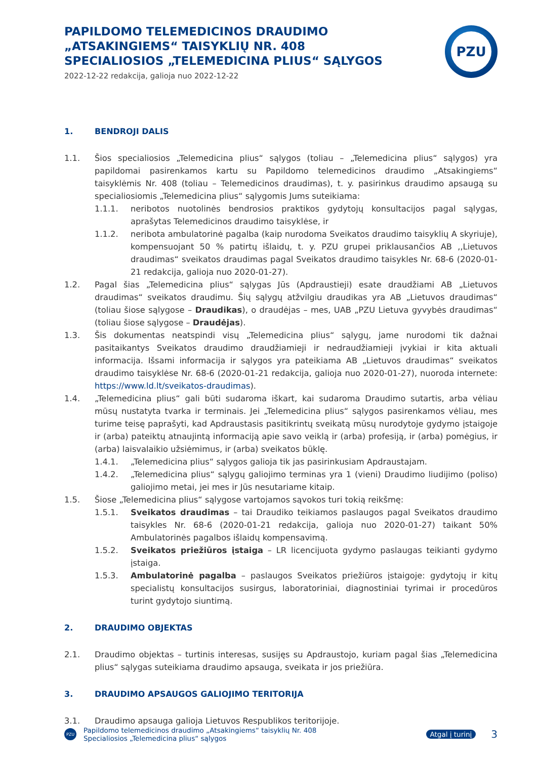PAPILDOMO TELEMEDICINOS DRAUDIMO
„ATSAKINGIEMS“ TAISYKLIŲ NR. 408
SPECIALIOSIOS „TELEMEDICINA PLIUS“ SĄLYGOS
2022-12-22 redakcija, galioja nuo 2022-12-22
PZU
1. BENDROJI DALIS
1.1. Šios specialiosios „Telemedicina plius“ sąlygos (toliau – „Telemedicina plius“ sąlygos) yra papildomai pasirenkamos kartu su Papildomo telemedicinos draudimo „Atsakingiems“ taisyklėmis Nr. 408 (toliau – Telemedicinos draudimas), t. y. pasirinkus draudimo apsaugą su specialiosiomis „Telemedicina plius“ sąlygomis Jums suteikiama:
1.1.1. neribotos nuotolinės bendrosios praktikos gydytojų konsultacijos pagal sąlygas, aprašytas Telemedicinos draudimo taisyklėse, ir
1.1.2. neribota ambulatorinė pagalba (kaip nurodoma Sveikatos draudimo taisyklių A skyriuje), kompensuojant 50 % patirtų išlaidų, t. y. PZU grupei priklausančios AB ,,Lietuvos draudimas“ sveikatos draudimas pagal Sveikatos draudimo taisykles Nr. 68-6 (2020-01-21 redakcija, galioja nuo 2020-01-27).
1.2. Pagal šias „Telemedicina plius“ sąlygas Jūs (Apdraustieji) esate draudžiami AB „Lietuvos draudimas“ sveikatos draudimu. Šių sąlygų atžvilgiu draudikas yra AB „Lietuvos draudimas“ (toliau šiose sąlygose – Draudikas), o draudėjas – mes, UAB „PZU Lietuva gyvybės draudimas“ (toliau šiose sąlygose – Draudėjas).
1.3. Šis dokumentas neatspindi visų „Telemedicina plius“ sąlygų, jame nurodomi tik dažnai pasitaikantys Sveikatos draudimo draudžiamieji ir nedraudžiamieji įvykiai ir kita aktuali informacija. Išsami informacija ir sąlygos yra pateikiama AB „Lietuvos draudimas“ sveikatos draudimo taisyklėse Nr. 68-6 (2020-01-21 redakcija, galioja nuo 2020-01-27), nuoroda internete: https://www.ld.lt/sveikatos-draudimas).
1.4. „Telemedicina plius“ gali būti sudaroma iškart, kai sudaroma Draudimo sutartis, arba vėliau mūsų nustatyta tvarka ir terminais. Jei „Telemedicina plius“ sąlygos pasirenkamos vėliau, mes turime teisę paprašyti, kad Apdraustasis pasitikrintų sveikatą mūsų nurodytoje gydymo įstaigoje ir (arba) pateiktų atnaujintą informaciją apie savo veiklą ir (arba) profesiją, ir (arba) pomėgius, ir (arba) laisvalaikio užsiėmimus, ir (arba) sveikatos būklę.
1.4.1. „Telemedicina plius“ sąlygos galioja tik jas pasirinkusiam Apdraustajam.
1.4.2. „Telemedicina plius“ sąlygų galiojimo terminas yra 1 (vieni) Draudimo liudijimo (poliso) galiojimo metai, jei mes ir Jūs nesutariame kitaip.
1.5. Šiose „Telemedicina plius“ sąlygose vartojamos sąvokos turi tokią reikšmę:
1.5.1. Sveikatos draudimas – tai Draudiko teikiamos paslaugos pagal Sveikatos draudimo taisykles Nr. 68-6 (2020-01-21 redakcija, galioja nuo 2020-01-27) taikant 50% Ambulatorinės pagalbos išlaidų kompensavimą.
1.5.2. Sveikatos priežiūros įstaiga – LR licencijuota gydymo paslaugas teikianti gydymo įstaiga.
1.5.3. Ambulatorinė pagalba – paslaugos Sveikatos priežiūros įstaigoje: gydytojų ir kitų specialistų konsultacijos susirgus, laboratoriniai, diagnostiniai tyrimai ir procedūros turint gydytojo siuntimą.
2. DRAUDIMO OBJEKTAS
2.1. Draudimo objektas – turtinis interesas, susijęs su Apdraustojo, kuriam pagal šias „Telemedicina plius“ sąlygas suteikiama draudimo apsauga, sveikata ir jos priežiūra.
3. DRAUDIMO APSAUGOS GALIOJIMO TERITORIJA
3.1. Draudimo apsauga galioja Lietuvos Respublikos teritorijoje.
PZU
Papildomo telemedicinos draudimo „Atsakingiems“ taisyklių Nr. 408
Specialiosios „Telemedicina plius“ sąlygos
Atgal į turinį 3